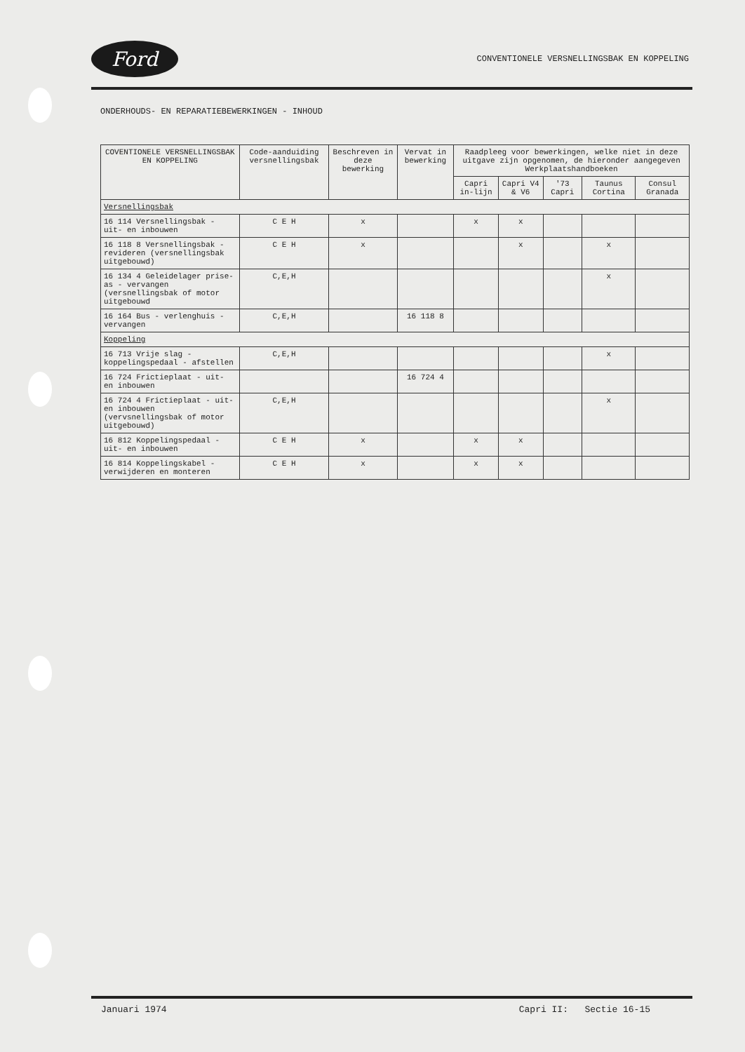Ford
CONVENTIONELE VERSNELLINGSBAK EN KOPPELING
ONDERHOUDS- EN REPARATIEBEWERKINGEN - INHOUD
| COVENTIONELE VERSNELLINGSBAK EN KOPPELING | Code-aanduiding versnellingsbak | Beschreven in deze bewerking | Vervat in bewerking | Raadpleeg voor bewerkingen, welke niet in deze uitgave zijn opgenomen, de hieronder aangegeven Werkplaatshandboeken | | | | |
| --- | --- | --- | --- | --- | --- | --- | --- | --- |
| | | | | Capri in-lijn | Capri V4 & V6 | '73 Capri | Taunus Cortina | Consul Granada |
| Versnellingsbak | | | | | | | | |
| 16 114 Versnellingsbak - uit- en inbouwen | C E H | x | | x | x | | | |
| 16 118 8 Versnellingsbak - revideren (versnellingsbak uitgebouwd) | C E H | x | | | x | | x | |
| 16 134 4 Geleidelager prise-as - vervangen (versnellingsbak of motor uitgebouwd | C,E,H | | | | | | x | |
| 16 164 Bus - verlenghuis - vervangen | C,E,H | | 16 118 8 | | | | | |
| Koppeling | | | | | | | | |
| 16 713 Vrije slag - koppelingspedaal - afstellen | C,E,H | | | | | | x | |
| 16 724 Frictieplaat - uit- en inbouwen | | | 16 724 4 | | | | | |
| 16 724 4 Frictieplaat - uit- en inbouwen (vervsnellingsbak of motor uitgebouwd) | C,E,H | | | | | | x | |
| 16 812 Koppelingspedaal - uit- en inbouwen | C E H | x | | x | x | | | |
| 16 814 Koppelingskabel - verwijderen en monteren | C E H | x | | x | x | | | |
Januari 1974 Capri II: Sectie 16-15